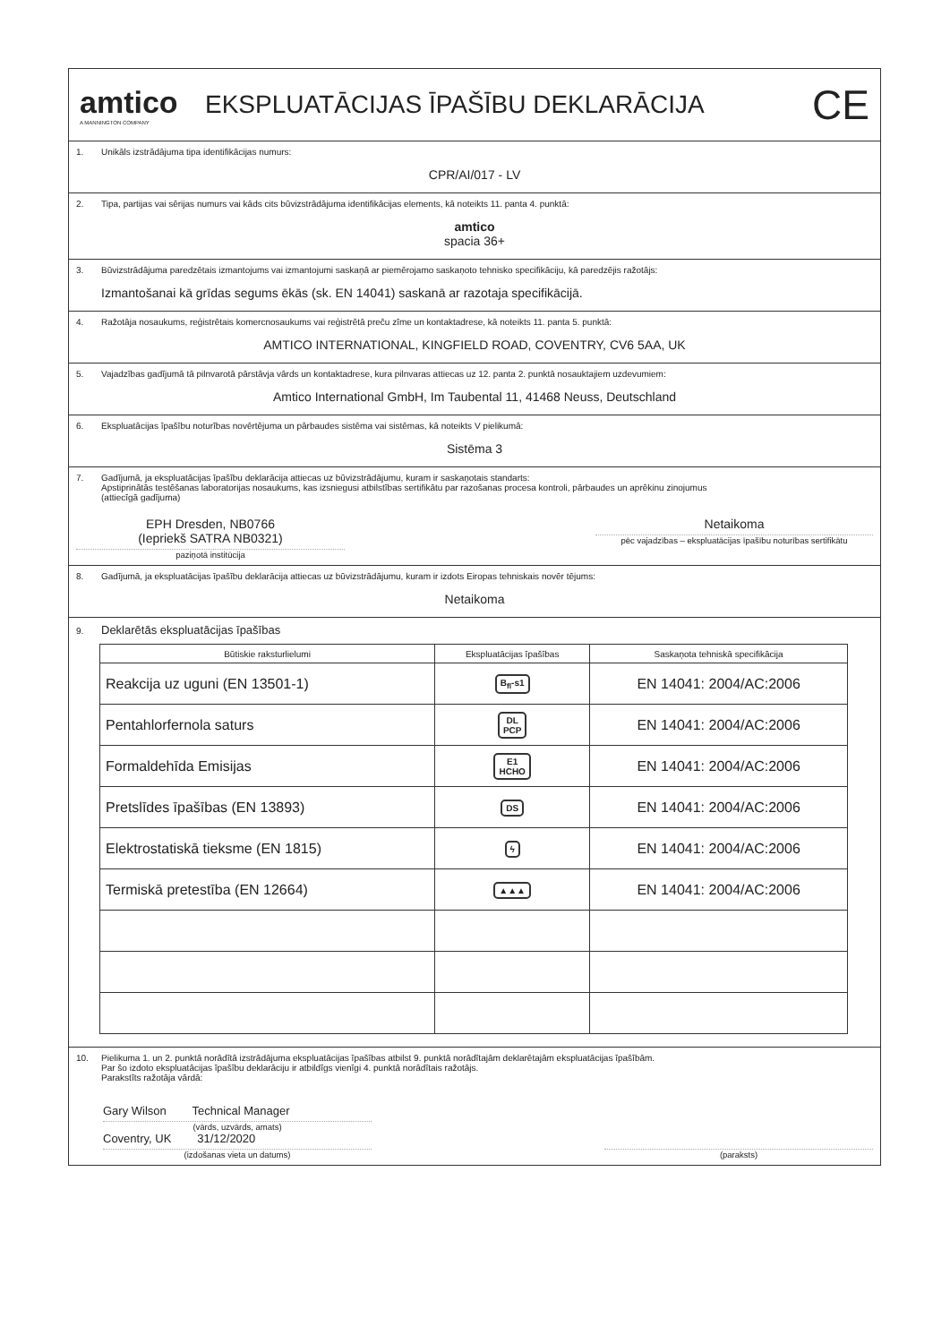amtico
A MANNINGTON COMPANY
EKSPLUATĀCIJAS ĪPAŠĪBU DEKLARĀCIJA
CE
1. Unikāls izstrādājuma tipa identifikācijas numurs:
CPR/AI/017 - LV
2. Tipa, partijas vai sērijas numurs vai kāds cits būvizstrādājuma identifikācijas elements, kā noteikts 11. panta 4. punktā:
amtico
spacia 36+
3. Būvizstrādājuma paredzētais izmantojums vai izmantojumi saskaņā ar piemērojamo saskaņoto tehnisko specifikāciju, kā paredzējis ražotājs:
Izmantošanai kā grīdas segums ēkās (sk. EN 14041) saskanā ar razotaja specifikācijā.
4. Ražotāja nosaukums, reģistrētais komercnosaukums vai reģistrētā preču zīme un kontaktadrese, kā noteikts 11. panta 5. punktā:
AMTICO INTERNATIONAL, KINGFIELD ROAD, COVENTRY, CV6 5AA, UK
5. Vajadzības gadījumā tā pilnvarotā pārstāvja vārds un kontaktadrese, kura pilnvaras attiecas uz 12. panta 2. punktā nosauktajiem uzdevumiem:
Amtico International GmbH, Im Taubental 11, 41468 Neuss, Deutschland
6. Ekspluatācijas īpašību noturības novērtējuma un pārbaudes sistēma vai sistēmas, kā noteikts V pielikumā:
Sistēma 3
7. Gadījumā, ja ekspluatācijas īpašību deklarācija attiecas uz būvizstrādājumu, kuram ir saskaņotais standarts:
Apstiprinātās testēšanas laboratorijas nosaukums, kas izsniegusi atbilstības sertifikātu par razošanas procesa kontroli, pārbaudes un aprēkinu zinojumus
(attiecīgā gadījuma)
EPH Dresden, NB0766
(Iepriekš SATRA NB0321)
paziņotā institūcija
Netaikoma
pēc vajadzības – ekspluatācijas īpašību noturības sertifikātu
8. Gadījumā, ja ekspluatācijas īpašību deklarācija attiecas uz būvizstrādājumu, kuram ir izdots Eiropas tehniskais novēr tējums:
Netaikoma
9. Deklarētās ekspluatācijas īpašības
| Būtiskie raksturlielumi | Ekspluatācijas īpašības | Saskaņota tehniskā specifikācija |
| --- | --- | --- |
| Reakcija uz uguni (EN 13501-1) | B<sub>fl</sub>-s1 | EN 14041: 2004/AC:2006 |
| Pentahlorfernola saturs | DL PCP | EN 14041: 2004/AC:2006 |
| Formaldehīda Emisijas | E1 HCHO | EN 14041: 2004/AC:2006 |
| Pretslīdes īpašības (EN 13893) | DS | EN 14041: 2004/AC:2006 |
| Elektrostatiskā tieksme (EN 1815) | ϟ | EN 14041: 2004/AC:2006 |
| Termiskā pretestība (EN 12664) | ▲▲▲ | EN 14041: 2004/AC:2006 |
10. Pielikuma 1. un 2. punktā norādītā izstrādājuma ekspluatācijas īpašības atbilst 9. punktā norādītajām deklarētajām ekspluatācijas īpašībām.
Par šo izdoto ekspluatācijas īpašību deklarāciju ir atbildīgs vienīgi 4. punktā norādītais ražotājs.
Parakstīts ražotāja vārdā:
Gary Wilson Technical Manager
(vārds, uzvārds, amats)
Coventry, UK 31/12/2020
(izdošanas vieta un datums)
(paraksts)